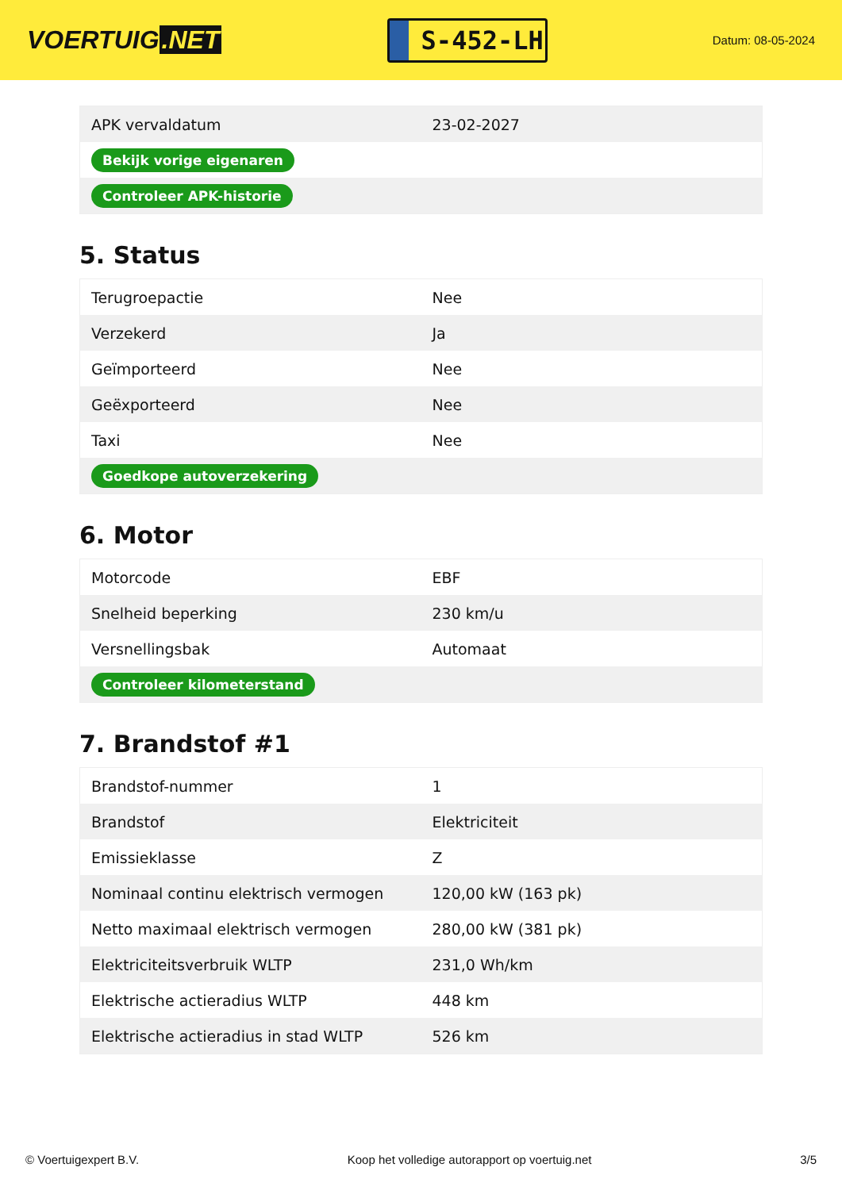VOERTUIG.NET
S-452-LH
Datum: 08-05-2024
| APK vervaldatum | 23-02-2027 |
| Bekijk vorige eigenaren | |
| Controleer APK-historie | |
5. Status
| Terugroepactie | Nee |
| Verzekerd | Ja |
| Geïmporteerd | Nee |
| Geëxporteerd | Nee |
| Taxi | Nee |
| Goedkope autoverzekering | |
6. Motor
| Motorcode | EBF |
| Snelheid beperking | 230 km/u |
| Versnellingsbak | Automaat |
| Controleer kilometerstand | |
7. Brandstof #1
| Brandstof-nummer | 1 |
| Brandstof | Elektriciteit |
| Emissieklasse | Z |
| Nominaal continu elektrisch vermogen | 120,00 kW (163 pk) |
| Netto maximaal elektrisch vermogen | 280,00 kW (381 pk) |
| Elektriciteitsverbruik WLTP | 231,0 Wh/km |
| Elektrische actieradius WLTP | 448 km |
| Elektrische actieradius in stad WLTP | 526 km |
© Voertuigexpert B.V. Koop het volledige autorapport op voertuig.net 3/5